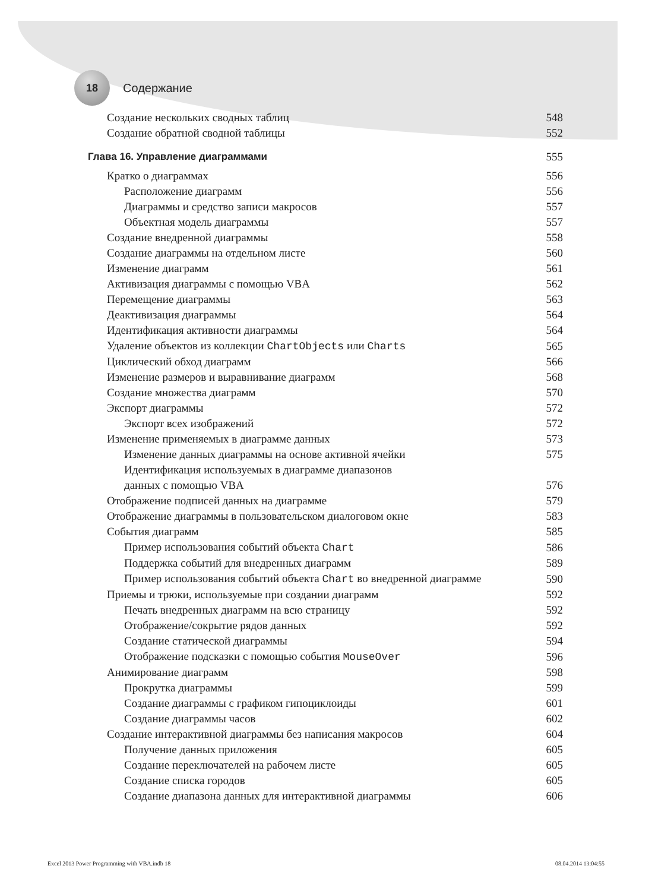18
Содержание
Создание нескольких сводных таблиц 548
Создание обратной сводной таблицы 552
Глава 16. Управление диаграммами 555
Кратко о диаграммах 556
Расположение диаграмм 556
Диаграммы и средство записи макросов 557
Объектная модель диаграммы 557
Создание внедренной диаграммы 558
Создание диаграммы на отдельном листе 560
Изменение диаграмм 561
Активизация диаграммы с помощью VBA 562
Перемещение диаграммы 563
Деактивизация диаграммы 564
Идентификация активности диаграммы 564
Удаление объектов из коллекции ChartObjects или Charts 565
Циклический обход диаграмм 566
Изменение размеров и выравнивание диаграмм 568
Создание множества диаграмм 570
Экспорт диаграммы 572
Экспорт всех изображений 572
Изменение применяемых в диаграмме данных 573
Изменение данных диаграммы на основе активной ячейки 575
Идентификация используемых в диаграмме диапазонов
данных с помощью VBA 576
Отображение подписей данных на диаграмме 579
Отображение диаграммы в пользовательском диалоговом окне 583
События диаграмм 585
Пример использования событий объекта Chart 586
Поддержка событий для внедренных диаграмм 589
Пример использования событий объекта Chart во внедренной диаграмме 590
Приемы и трюки, используемые при создании диаграмм 592
Печать внедренных диаграмм на всю страницу 592
Отображение/сокрытие рядов данных 592
Создание статической диаграммы 594
Отображение подсказки с помощью события MouseOver 596
Анимирование диаграмм 598
Прокрутка диаграммы 599
Создание диаграммы с графиком гипоциклоиды 601
Создание диаграммы часов 602
Создание интерактивной диаграммы без написания макросов 604
Получение данных приложения 605
Создание переключателей на рабочем листе 605
Создание списка городов 605
Создание диапазона данных для интерактивной диаграммы 606
Excel 2013 Power Programming with VBA.indb 18 08.04.2014 13:04:55